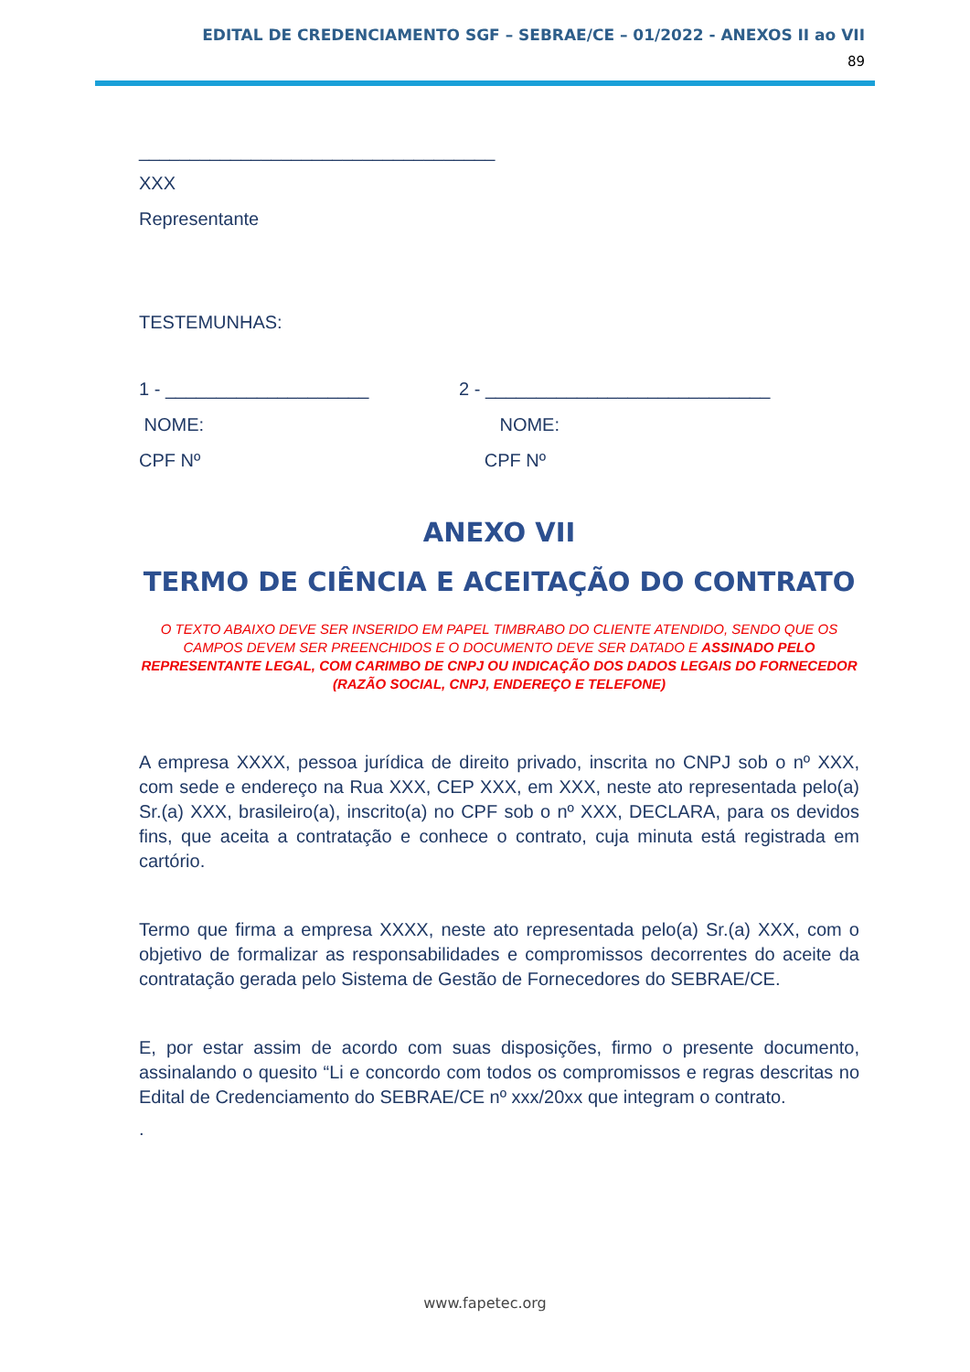EDITAL DE CREDENCIAMENTO SGF – SEBRAE/CE – 01/2022 - ANEXOS II ao VII
89
___________________________________
XXX
Representante
TESTEMUNHAS:
1 - ____________________
NOME:
CPF Nº
2 - ____________________________
NOME:
CPF Nº
ANEXO VII
TERMO DE CIÊNCIA E ACEITAÇÃO DO CONTRATO
O TEXTO ABAIXO DEVE SER INSERIDO EM PAPEL TIMBRABO DO CLIENTE ATENDIDO, SENDO QUE OS CAMPOS DEVEM SER PREENCHIDOS E O DOCUMENTO DEVE SER DATADO E ASSINADO PELO REPRESENTANTE LEGAL, COM CARIMBO DE CNPJ OU INDICAÇÃO DOS DADOS LEGAIS DO FORNECEDOR (RAZÃO SOCIAL, CNPJ, ENDEREÇO E TELEFONE)
A empresa XXXX, pessoa jurídica de direito privado, inscrita no CNPJ sob o nº XXX, com sede e endereço na Rua XXX, CEP XXX, em XXX, neste ato representada pelo(a) Sr.(a) XXX, brasileiro(a), inscrito(a) no CPF sob o nº XXX, DECLARA, para os devidos fins, que aceita a contratação e conhece o contrato, cuja minuta está registrada em cartório.
Termo que firma a empresa XXXX, neste ato representada pelo(a) Sr.(a) XXX, com o objetivo de formalizar as responsabilidades e compromissos decorrentes do aceite da contratação gerada pelo Sistema de Gestão de Fornecedores do SEBRAE/CE.
E, por estar assim de acordo com suas disposições, firmo o presente documento, assinalando o quesito “Li e concordo com todos os compromissos e regras descritas no Edital de Credenciamento do SEBRAE/CE nº xxx/20xx que integram o contrato.
.
www.fapetec.org